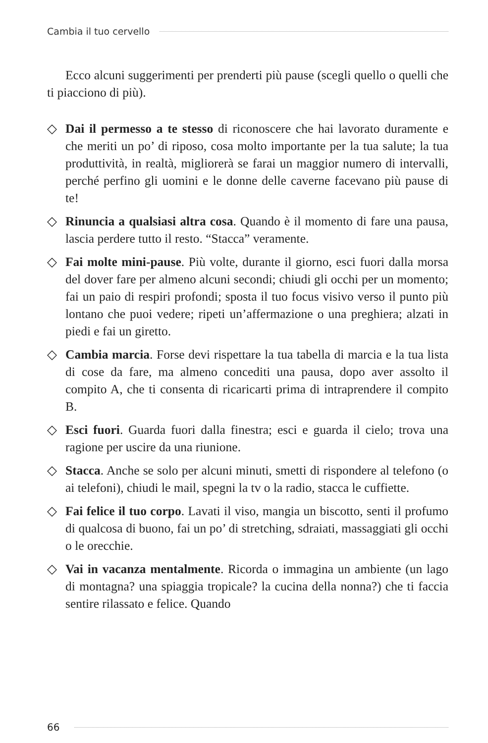Cambia il tuo cervello
Ecco alcuni suggerimenti per prenderti più pause (scegli quello o quelli che ti piacciono di più).
◇ Dai il permesso a te stesso di riconoscere che hai lavorato duramente e che meriti un po’ di riposo, cosa molto importante per la tua salute; la tua produttività, in realtà, migliorerà se farai un maggior numero di intervalli, perché perfino gli uomini e le donne delle caverne facevano più pause di te!
◇ Rinuncia a qualsiasi altra cosa. Quando è il momento di fare una pausa, lascia perdere tutto il resto. “Stacca” veramente.
◇ Fai molte mini-pause. Più volte, durante il giorno, esci fuori dalla morsa del dover fare per almeno alcuni secondi; chiudi gli occhi per un momento; fai un paio di respiri profondi; sposta il tuo focus visivo verso il punto più lontano che puoi vedere; ripeti un’affermazione o una preghiera; alzati in piedi e fai un giretto.
◇ Cambia marcia. Forse devi rispettare la tua tabella di marcia e la tua lista di cose da fare, ma almeno concediti una pausa, dopo aver assolto il compito A, che ti consenta di ricaricarti prima di intraprendere il compito B.
◇ Esci fuori. Guarda fuori dalla finestra; esci e guarda il cielo; trova una ragione per uscire da una riunione.
◇ Stacca. Anche se solo per alcuni minuti, smetti di rispondere al telefono (o ai telefoni), chiudi le mail, spegni la tv o la radio, stacca le cuffiette.
◇ Fai felice il tuo corpo. Lavati il viso, mangia un biscotto, senti il profumo di qualcosa di buono, fai un po’ di stretching, sdraiati, massaggiati gli occhi o le orecchie.
◇ Vai in vacanza mentalmente. Ricorda o immagina un ambiente (un lago di montagna? una spiaggia tropicale? la cucina della nonna?) che ti faccia sentire rilassato e felice. Quando
66